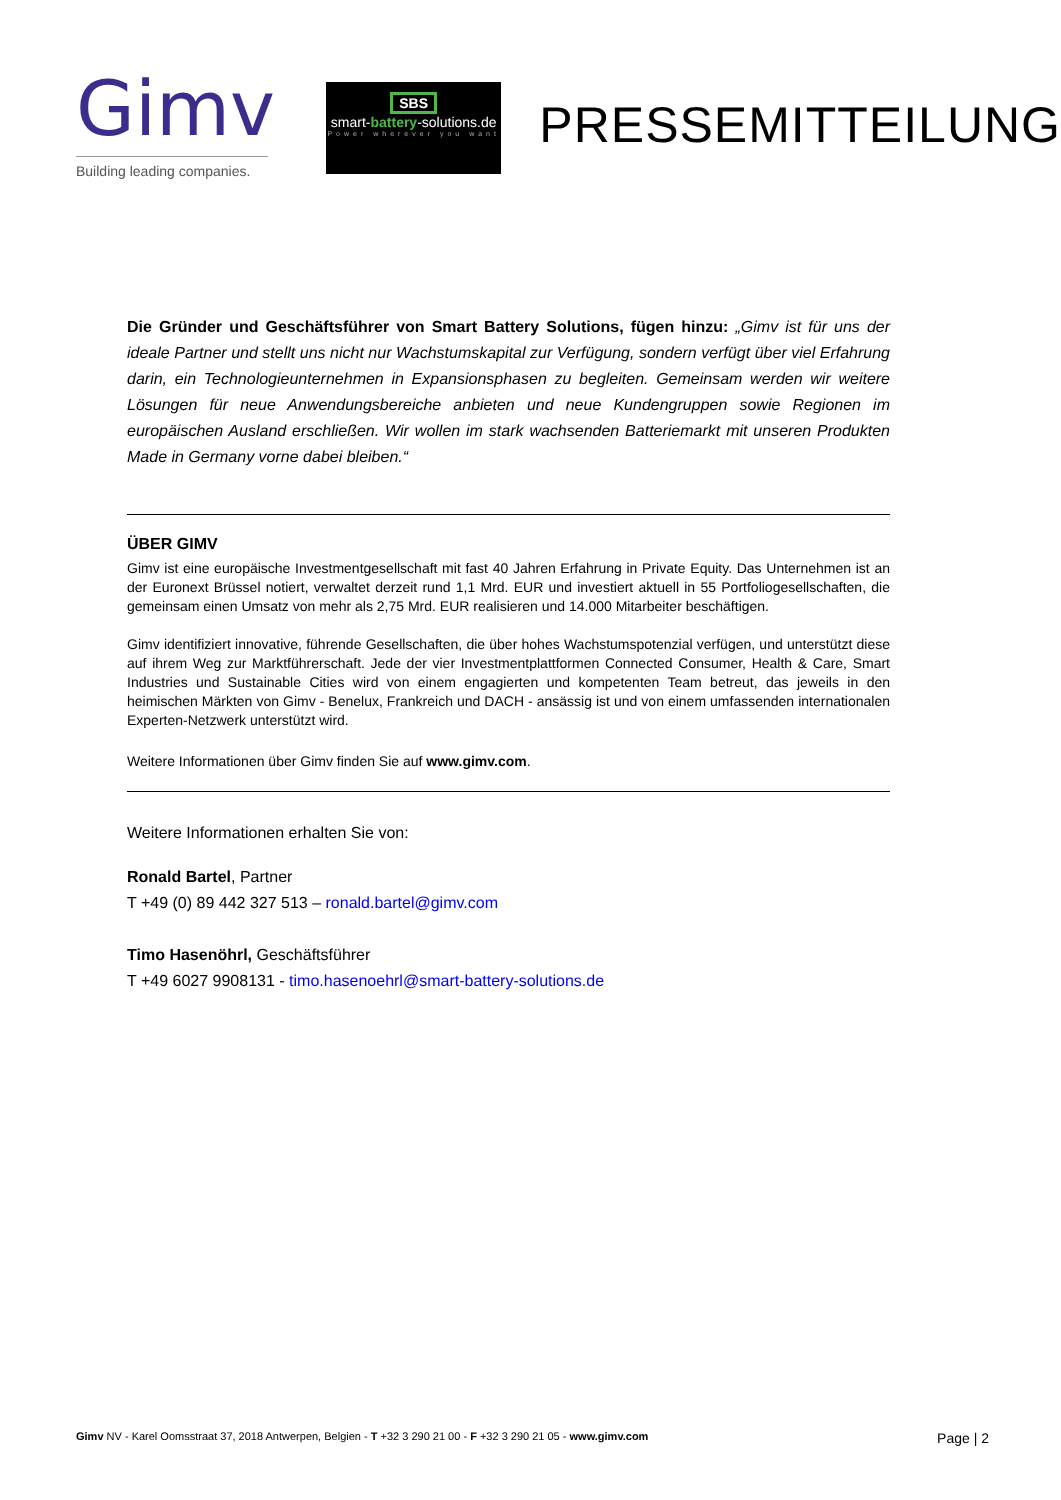Gimv
Building leading companies.
SBS
smart-battery-solutions.de
Power wherever you want
PRESSEMITTEILUNG
Die Gründer und Geschäftsführer von Smart Battery Solutions, fügen hinzu: „Gimv ist für uns der ideale Partner und stellt uns nicht nur Wachstumskapital zur Verfügung, sondern verfügt über viel Erfahrung darin, ein Technologieunternehmen in Expansionsphasen zu begleiten. Gemeinsam werden wir weitere Lösungen für neue Anwendungsbereiche anbieten und neue Kundengruppen sowie Regionen im europäischen Ausland erschließen. Wir wollen im stark wachsenden Batteriemarkt mit unseren Produkten Made in Germany vorne dabei bleiben.“
ÜBER GIMV
Gimv ist eine europäische Investmentgesellschaft mit fast 40 Jahren Erfahrung in Private Equity. Das Unternehmen ist an der Euronext Brüssel notiert, verwaltet derzeit rund 1,1 Mrd. EUR und investiert aktuell in 55 Portfoliogesellschaften, die gemeinsam einen Umsatz von mehr als 2,75 Mrd. EUR realisieren und 14.000 Mitarbeiter beschäftigen.
Gimv identifiziert innovative, führende Gesellschaften, die über hohes Wachstumspotenzial verfügen, und unterstützt diese auf ihrem Weg zur Marktführerschaft. Jede der vier Investmentplattformen Connected Consumer, Health & Care, Smart Industries und Sustainable Cities wird von einem engagierten und kompetenten Team betreut, das jeweils in den heimischen Märkten von Gimv - Benelux, Frankreich und DACH - ansässig ist und von einem umfassenden internationalen Experten-Netzwerk unterstützt wird.
Weitere Informationen über Gimv finden Sie auf www.gimv.com.
Weitere Informationen erhalten Sie von:
Ronald Bartel, Partner
T +49 (0) 89 442 327 513 – ronald.bartel@gimv.com
Timo Hasenöhrl, Geschäftsführer
T +49 6027 9908131 - timo.hasenoehrl@smart-battery-solutions.de
Gimv NV - Karel Oomsstraat 37, 2018 Antwerpen, Belgien - T +32 3 290 21 00 - F +32 3 290 21 05 - www.gimv.com Page | 2